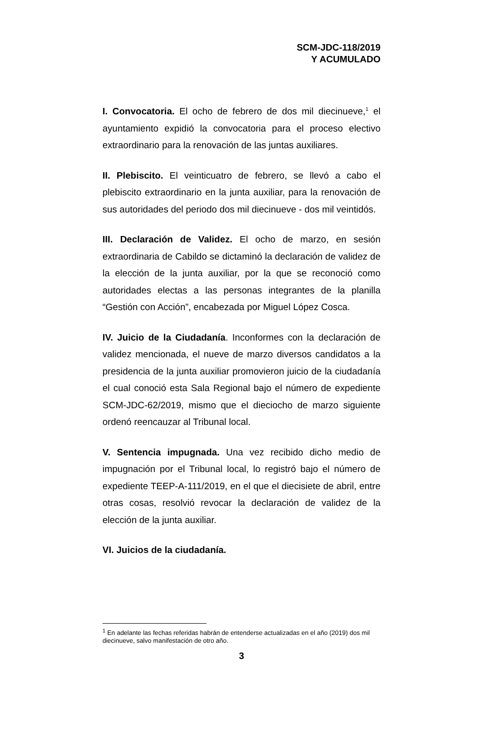SCM-JDC-118/2019
Y ACUMULADO
I. Convocatoria. El ocho de febrero de dos mil diecinueve,<sup>1</sup> el ayuntamiento expidió la convocatoria para el proceso electivo extraordinario para la renovación de las juntas auxiliares.
II. Plebiscito. El veinticuatro de febrero, se llevó a cabo el plebiscito extraordinario en la junta auxiliar, para la renovación de sus autoridades del periodo dos mil diecinueve - dos mil veintidós.
III. Declaración de Validez. El ocho de marzo, en sesión extraordinaria de Cabildo se dictaminó la declaración de validez de la elección de la junta auxiliar, por la que se reconoció como autoridades electas a las personas integrantes de la planilla “Gestión con Acción”, encabezada por Miguel López Cosca.
IV. Juicio de la Ciudadanía. Inconformes con la declaración de validez mencionada, el nueve de marzo diversos candidatos a la presidencia de la junta auxiliar promovieron juicio de la ciudadanía el cual conoció esta Sala Regional bajo el número de expediente SCM-JDC-62/2019, mismo que el dieciocho de marzo siguiente ordenó reencauzar al Tribunal local.
V. Sentencia impugnada. Una vez recibido dicho medio de impugnación por el Tribunal local, lo registró bajo el número de expediente TEEP-A-111/2019, en el que el diecisiete de abril, entre otras cosas, resolvió revocar la declaración de validez de la elección de la junta auxiliar.
VI. Juicios de la ciudadanía.
<sup>1</sup> En adelante las fechas referidas habrán de entenderse actualizadas en el año (2019) dos mil diecinueve, salvo manifestación de otro año.
3